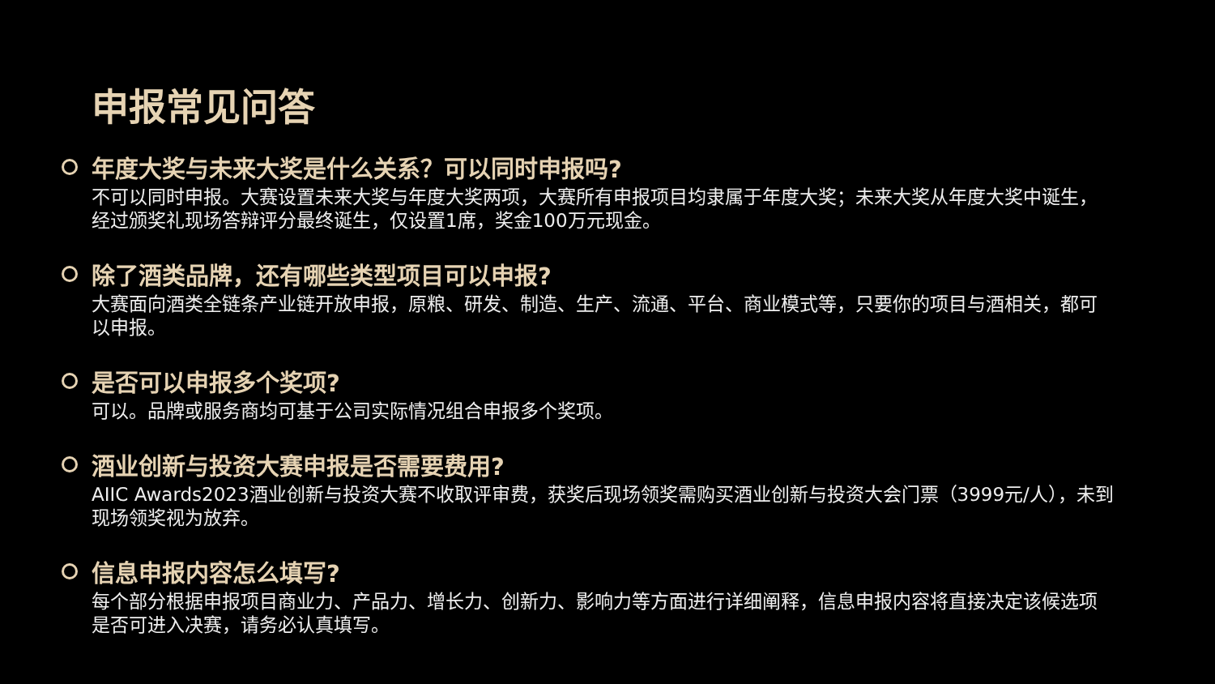申报常见问答
年度大奖与未来大奖是什么关系？可以同时申报吗?
不可以同时申报。大赛设置未来大奖与年度大奖两项，大赛所有申报项目均隶属于年度大奖；未来大奖从年度大奖中诞生，经过颁奖礼现场答辩评分最终诞生，仅设置1席，奖金100万元现金。
除了酒类品牌，还有哪些类型项目可以申报?
大赛面向酒类全链条产业链开放申报，原粮、研发、制造、生产、流通、平台、商业模式等，只要你的项目与酒相关，都可以申报。
是否可以申报多个奖项?
可以。品牌或服务商均可基于公司实际情况组合申报多个奖项。
酒业创新与投资大赛申报是否需要费用?
AIIC Awards2023酒业创新与投资大赛不收取评审费，获奖后现场领奖需购买酒业创新与投资大会门票（3999元/人），未到现场领奖视为放弃。
信息申报内容怎么填写?
每个部分根据申报项目商业力、产品力、增长力、创新力、影响力等方面进行详细阐释，信息申报内容将直接决定该候选项是否可进入决赛，请务必认真填写。